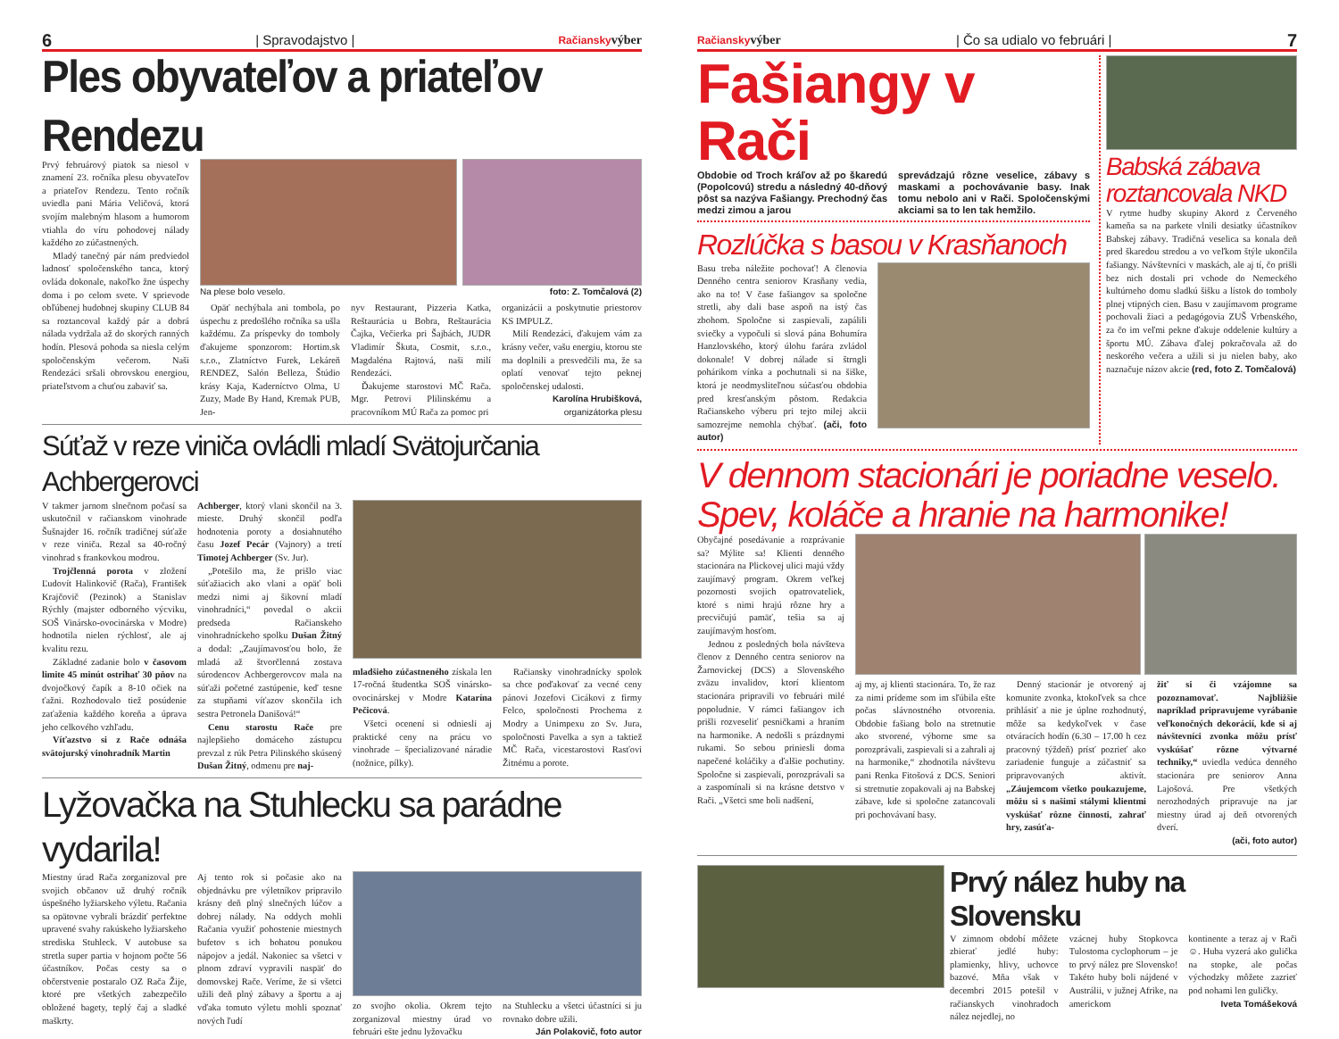6 | Spravodajstvo | Račianskyvýber
Ples obyvateľov a priateľov Rendezu
Prvý februárový piatok sa niesol v znamení 23. ročníka plesu obyvateľov a priateľov Rendezu. Tento ročník uviedla pani Mária Veličová, ktorá svojím malebným hlasom a humorom vtiahla do víru pohodovej nálady každého zo zúčastnených.
Mladý tanečný pár nám predviedol ladnosť spoločenského tanca, ktorý ovláda dokonale, nakoľko žne úspechy doma i po celom svete. V sprievode obľúbenej hudobnej skupiny CLUB 84 sa roztancoval každý pár a dobrá nálada vydržala až do skorých ranných hodín. Plesová pohoda sa niesla celým spoločenským večerom. Naši Rendezáci sršali obrovskou energiou, priateľstvom a chuťou zabaviť sa.
Na plese bolo veselo. foto: Z. Tomčalová (2)
Opäť nechýbala ani tombola, po úspechu z predošlého ročníka sa ušla každému. Za príspevky do tomboly ďakujeme sponzorom: Hortim.sk s.r.o., Zlatníctvo Furek, Lekáreň RENDEZ, Salón Belleza, Štúdio krásy Kaja, Kaderníctvo Olma, U Zuzy, Made By Hand, Kremak PUB, Jen-
nyv Restaurant, Pizzeria Katka, Reštaurácia u Bobra, Reštaurácia Čajka, Večierka pri Šajbách, JUDR Vladimír Škuta, Cosmit, s.r.o., Magdaléna Rajtová, naši milí Rendezáci.
Ďakujeme starostovi MČ Rača. Mgr. Petrovi Plilinskému a pracovníkom MÚ Rača za pomoc pri
organizácii a poskytnutie priestorov KS IMPULZ.
Milí Rendezáci, ďakujem vám za krásny večer, vašu energiu, ktorou ste ma doplnili a presvedčili ma, že sa oplatí venovať tejto peknej spoločenskej udalosti.
Karolína Hrubišková,
organizátorka plesu
Súťaž v reze viniča ovládli mladí Svätojurčania Achbergerovci
V takmer jarnom slnečnom počasí sa uskutočnil v račianskom vinohrade Šušnajder 16. ročník tradičnej súťaže v reze viniča. Rezal sa 40-ročný vinohrad s frankovkou modrou.
Trojčlenná porota v zložení Ľudovít Halinkovič (Rača), František Krajčovič (Pezinok) a Stanislav Rýchly (majster odborného výcviku, SOŠ Vinársko-ovocinárska v Modre) hodnotila nielen rýchlosť, ale aj kvalitu rezu.
Základné zadanie bolo v časovom limite 45 minút ostrihať 30 pňov na dvojočkový čapík a 8-10 očiek na ťažni. Rozhodovalo tiež posúdenie zaťaženia každého koreňa a úprava jeho celkového vzhľadu.
Víťazstvo si z Rače odnáša svätojurský vinohradník Martin
Achberger, ktorý vlani skončil na 3. mieste. Druhý skončil podľa hodnotenia poroty a dosiahnutého času Jozef Pecár (Vajnory) a tretí Timotej Achberger (Sv. Jur).
„Potešilo ma, že prišlo viac súťažiacich ako vlani a opäť boli medzi nimi aj šikovní mladí vinohradníci,“ povedal o akcii predseda Račianskeho vinohradníckeho spolku Dušan Žitný a dodal: „Zaujímavosťou bolo, že mladá až štvorčlenná zostava súrodencov Achbergerovcov mala na súťaži početné zastúpenie, keď tesne za stupňami víťazov skončila ich sestra Petronela Danišová!“
Cenu starostu Rače pre najlepšieho domáceho zástupcu prevzal z rúk Petra Pilinského skúsený Dušan Žitný, odmenu pre naj-
mladšieho zúčastneného získala len 17-ročná študentka SOŠ vinársko-ovocinárskej v Modre Katarína Pečicová.
Všetci ocenení si odniesli aj praktické ceny na prácu vo vinohrade – špecializované náradie (nožnice, pílky).
Račiansky vinohradnícky spolok sa chce poďakovať za vecné ceny pánovi Jozefovi Cicákovi z firmy Felco, spoločnosti Prochema z Modry a Unimpexu zo Sv. Jura, spoločnosti Pavelka a syn a taktiež MČ Rača, vicestarostovi Rasťovi Žitnému a porote.
Lyžovačka na Stuhlecku sa parádne vydarila!
Miestny úrad Rača zorganizoval pre svojich občanov už druhý ročník úspešného lyžiarskeho výletu. Račania sa opätovne vybrali brázdiť perfektne upravené svahy rakúskeho lyžiarskeho strediska Stuhleck. V autobuse sa stretla super partia v hojnom počte 56 účastníkov. Počas cesty sa o občerstvenie postaralo OZ Rača Žije, ktoré pre všetkých zabezpečilo obložené bagety, teplý čaj a sladké maškrty.
Aj tento rok si počasie ako na objednávku pre výletníkov pripravilo krásny deň plný slnečných lúčov a dobrej nálady. Na oddych mohli Račania využiť pohostenie miestnych bufetov s ich bohatou ponukou nápojov a jedál. Nakoniec sa všetci v plnom zdraví vypravili naspäť do domovskej Rače. Veríme, že si všetci užili deň plný zábavy a športu a aj vďaka tomuto výletu mohli spoznať nových ľudí
zo svojho okolia. Okrem tejto zorganizoval miestny úrad vo februári ešte jednu lyžovačku
na Stuhlecku a všetci účastníci si ju rovnako dobre užili.
Ján Polakovič, foto autor
Račianskyvýber | Čo sa udialo vo februári | 7
Fašiangy v Rači
Obdobie od Troch kráľov až po škaredú (Popolcovú) stredu a následný 40-dňový pôst sa nazýva Fašiangy. Prechodný čas medzi zimou a jarou
sprevádzajú rôzne veselice, zábavy s maskami a pochovávanie basy. Inak tomu nebolo ani v Rači. Spoločenskými akciami sa to len tak hemžilo.
Rozlúčka s basou v Krasňanoch
Basu treba náležite pochovať! A členovia Denného centra seniorov Krasňany vedia, ako na to! V čase fašiangov sa spoločne stretli, aby dali base aspoň na istý čas zbohom. Spoločne si zaspievali, zapálili sviečky a vypočuli si slová pána Bohumíra Hanzlovského, ktorý úlohu farára zvládol dokonale! V dobrej nálade si štrngli pohárikom vínka a pochutnali si na šiške, ktorá je neodmysliteľnou súčasťou obdobia pred kresťanským pôstom. Redakcia Račianskeho výberu pri tejto milej akcii samozrejme nemohla chýbať. (ači, foto autor)
Babská zábava roztancovala NKD
V rytme hudby skupiny Akord z Červeného kameňa sa na parkete vlnili desiatky účastníkov Babskej zábavy. Tradičná veselica sa konala deň pred škaredou stredou a vo veľkom štýle ukončila fašiangy. Návštevníci v maskách, ale aj tí, čo prišli bez nich dostali pri vchode do Nemeckého kultúrneho domu sladkú šišku a lístok do tomboly plnej vtipných cien. Basu v zaujímavom programe pochovali žiaci a pedagógovia ZUŠ Vrbenského, za čo im veľmi pekne ďakuje oddelenie kultúry a športu MÚ. Zábava ďalej pokračovala až do neskorého večera a užili si ju nielen baby, ako naznačuje názov akcie (red, foto Z. Tomčalová)
V dennom stacionári je poriadne veselo. Spev, koláče a hranie na harmonike!
Obyčajné posedávanie a rozprávanie sa? Mýlite sa! Klienti denného stacionára na Plickovej ulici majú vždy zaujímavý program. Okrem veľkej pozornosti svojich opatrovateliek, ktoré s nimi hrajú rôzne hry a precvičujú pamäť, tešia sa aj zaujímavým hosťom.
Jednou z posledných bola návšteva členov z Denného centra seniorov na Žarnovickej (DCS) a Slovenského zväzu invalidov, ktorí klientom stacionára pripravili vo februári milé popoludnie. V rámci fašiangov ich prišli rozveseliť pesničkami a hraním na harmonike. A nedošli s prázdnymi rukami. So sebou priniesli doma napečené koláčiky a ďalšie pochutiny. Spoločne si zaspievali, porozprávali sa a zaspomínali si na krásne detstvo v Rači. „Všetci sme boli nadšení,
aj my, aj klienti stacionára. To, že raz za nimi prídeme som im sľúbila ešte počas slávnostného otvorenia. Obdobie fašiang bolo na stretnutie ako stvorené, výborne sme sa porozprávali, zaspievali si a zahrali aj na harmonike,“ zhodnotila návštevu pani Renka Fitošová z DCS. Seniori si stretnutie zopakovali aj na Babskej zábave, kde si spoločne zatancovali pri pochovávaní basy.
Denný stacionár je otvorený aj komunite zvonka, ktokoľvek sa chce prihlásiť a nie je úplne rozhodnutý, môže sa kedykoľvek v čase otváracích hodín (6.30 – 17.00 h cez pracovný týždeň) prísť pozrieť ako zariadenie funguje a zúčastniť sa pripravovaných aktivít. „Záujemcom všetko poukazujeme, môžu si s našimi stálymi klientmi vyskúšať rôzne činnosti, zahrať hry, zasúťa-
žiť si či vzájomne sa pozoznamovať. Najbližšie napríklad pripravujeme vyrábanie veľkonočných dekorácií, kde si aj návštevníci zvonka môžu prísť vyskúšať rôzne výtvarné techniky,“ uviedla vedúca denného stacionára pre seniorov Anna Lajošová. Pre všetkých nerozhodných pripravuje na jar miestny úrad aj deň otvorených dverí.
(ači, foto autor)
Prvý nález huby na Slovensku
V zimnom období môžete zbierať jedlé huby: plamienky, hlivy, uchovce bazové. Mňa však v decembri 2015 potešil v račianskych vinohradoch nález nejedlej, no
vzácnej huby Stopkovca Tulostoma cyclophorum – je to prvý nález pre Slovensko! Takéto huby boli nájdené v Austrálii, v južnej Afrike, na americkom
kontinente a teraz aj v Rači ☺. Huba vyzerá ako gulička na stopke, ale počas východzky môžete zazrieť pod nohami len guličky.
Iveta Tomášeková